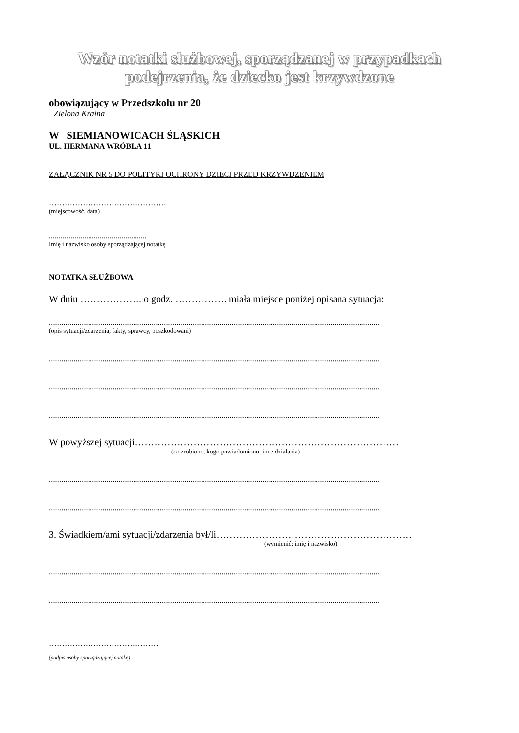Wzór notatki służbowej, sporządzanej w przypadkach podejrzenia, że dziecko jest krzywdzone
obowiązujący w Przedszkolu nr 20
Zielona Kraina
W SIEMIANOWICACH ŚLĄSKICH
UL. HERMANA WRÓBLA 11
ZAŁĄCZNIK NR 5 DO POLITYKI OCHRONY DZIECI PRZED KRZYWDZENIEM
………………………………………
(miejscowość, data)
..................................................
Imię i nazwisko osoby sporządzającej notatkę
NOTATKA SŁUŻBOWA
W dniu ………………. o godz. ……………. miała miejsce poniżej opisana sytuacja:
.................................................................................................................................................................
(opis sytuacji/zdarzenia, fakty, sprawcy, poszkodowani)
.................................................................................................................................................................
.................................................................................................................................................................
.................................................................................................................................................................
W powyższej sytuacji………………………………………………………………………
(co zrobiono, kogo powiadomiono, inne działania)
.................................................................................................................................................................
.................................................................................................................................................................
3. Świadkiem/ami sytuacji/zdarzenia był/li……………………………………………………
(wymienić: imię i nazwisko)
.................................................................................................................................................................
.................................................................................................................................................................
……………………………………
(podpis osoby sporządzającej notakę)